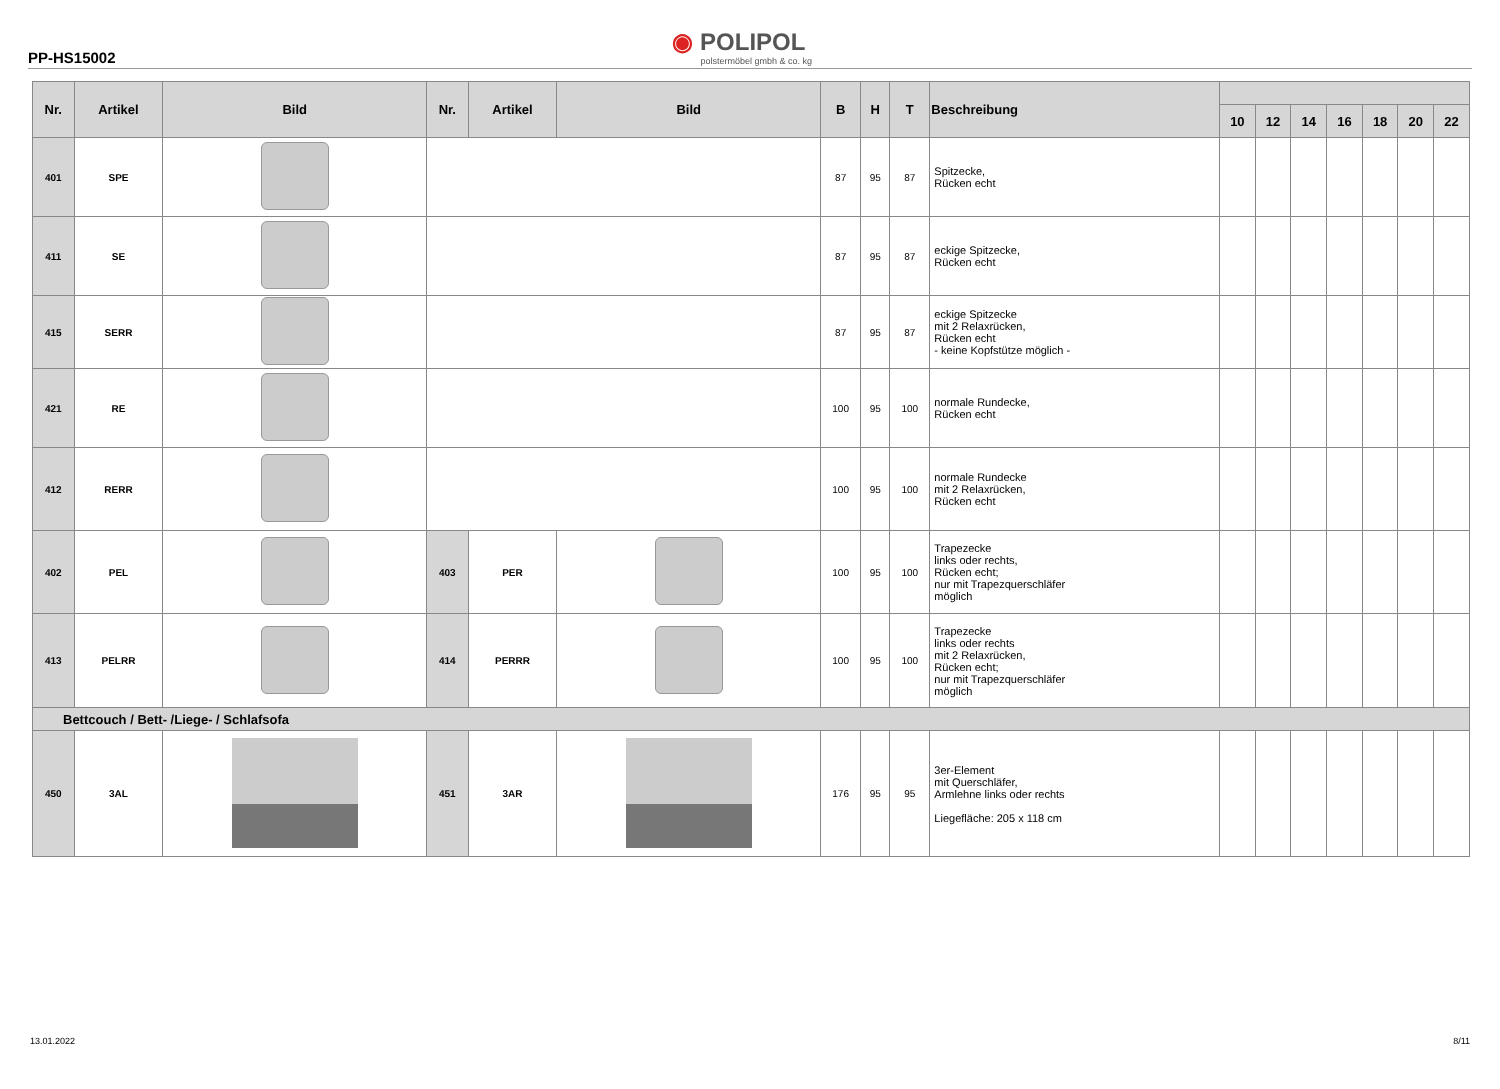PP-HS15002
◉ POLIPOL
polstermöbel gmbh & co. kg
| Nr. | Artikel | Bild | Nr. | Artikel | Bild | B | H | T | Beschreibung | | | | | | | |
| --- | --- | --- | --- | --- | --- | --- | --- | --- | --- | --- | --- | --- | --- | --- | --- | --- |
| | | | | | | | | | | 10 | 12 | 14 | 16 | 18 | 20 | 22 |
| 401 | SPE | | | | | 87 | 95 | 87 | Spitzecke, Rücken echt | | | | | | | |
| 411 | SE | | | | | 87 | 95 | 87 | eckige Spitzecke, Rücken echt | | | | | | | |
| 415 | SERR | | | | | 87 | 95 | 87 | eckige Spitzecke mit 2 Relaxrücken, Rücken echt - keine Kopfstütze möglich - | | | | | | | |
| 421 | RE | | | | | 100 | 95 | 100 | normale Rundecke, Rücken echt | | | | | | | |
| 412 | RERR | | | | | 100 | 95 | 100 | normale Rundecke mit 2 Relaxrücken, Rücken echt | | | | | | | |
| 402 | PEL | | 403 | PER | | 100 | 95 | 100 | Trapezecke links oder rechts, Rücken echt; nur mit Trapezquerschläfer möglich | | | | | | | |
| 413 | PELRR | | 414 | PERRR | | 100 | 95 | 100 | Trapezecke links oder rechts mit 2 Relaxrücken, Rücken echt; nur mit Trapezquerschläfer möglich | | | | | | | |
| Bettcouch / Bett- /Liege- / Schlafsofa | | | | | | | | | | | | | | | | |
| 450 | 3AL | | 451 | 3AR | | 176 | 95 | 95 | 3er-Element mit Querschläfer, Armlehne links oder rechts Liegefläche: 205 x 118 cm | | | | | | | |
13.01.2022 8/11